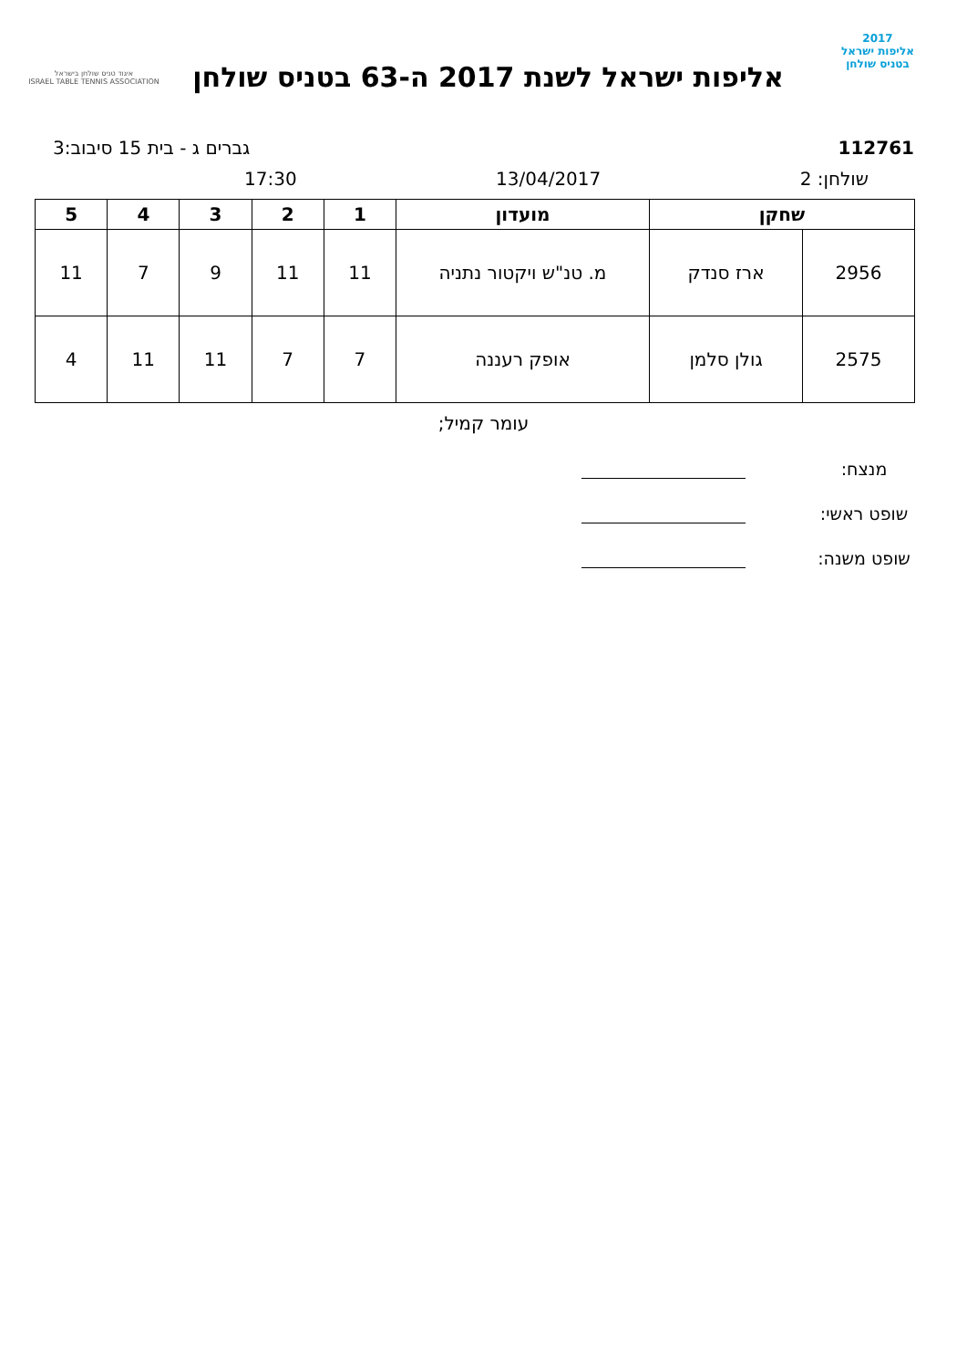2017
אליפות ישראל
בטניס שולחן
אליפות ישראל לשנת 2017 ה-63 בטניס שולחן
איגוד טניס שולחן בישראל
ISRAEL TABLE TENNIS ASSOCIATION
112761 גברים ג - בית 15 סיבוב:3
שולחן: 2 13/04/2017 17:30
| שחקן | | מועדון | 1 | 2 | 3 | 4 | 5 |
| --- | --- | --- | --- | --- | --- | --- | --- |
| 2956 | ארז סנדק | מ. טנ"ש ויקטור נתניה | 11 | 11 | 9 | 7 | 11 |
| 2575 | גולן סלמן | אופק רעננה | 7 | 7 | 11 | 11 | 4 |
עומר קמיל;
מנצח:
שופט ראשי:
שופט משנה: